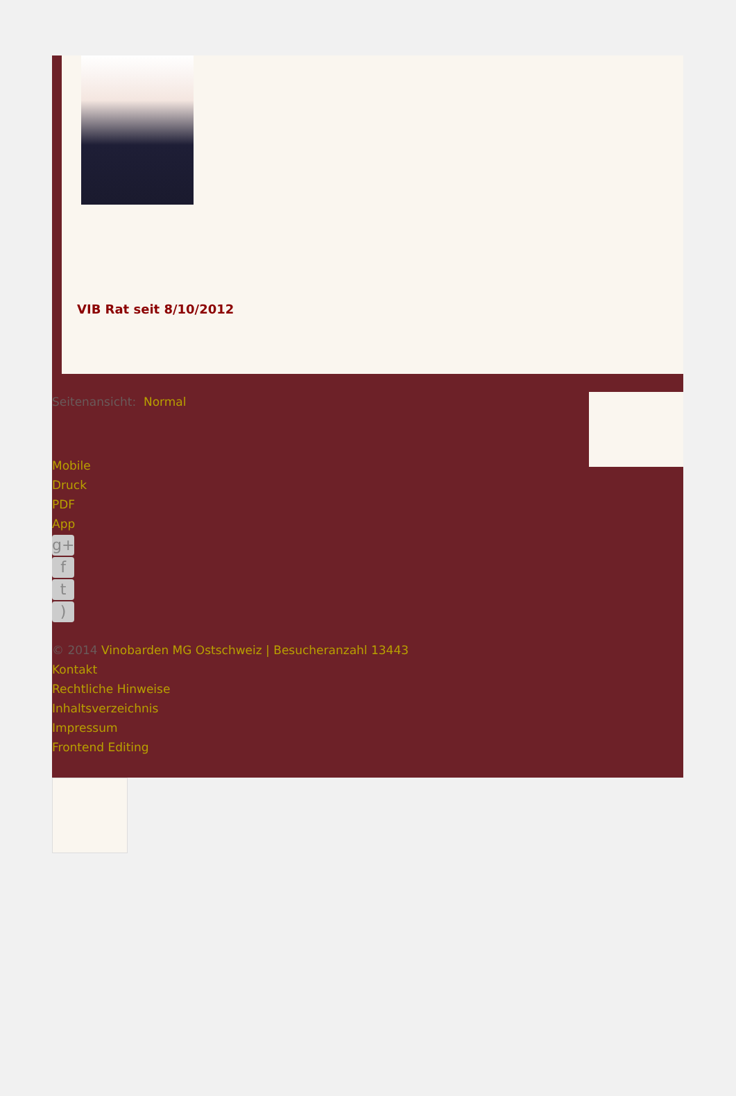VIB Rat seit 8/10/2012
Seitenansicht: Normal
Mobile
Druck
PDF
App
g+
f
t
)
© 2014 Vinobarden MG Ostschweiz | Besucheranzahl 13443
Kontakt
Rechtliche Hinweise
Inhaltsverzeichnis
Impressum
Frontend Editing